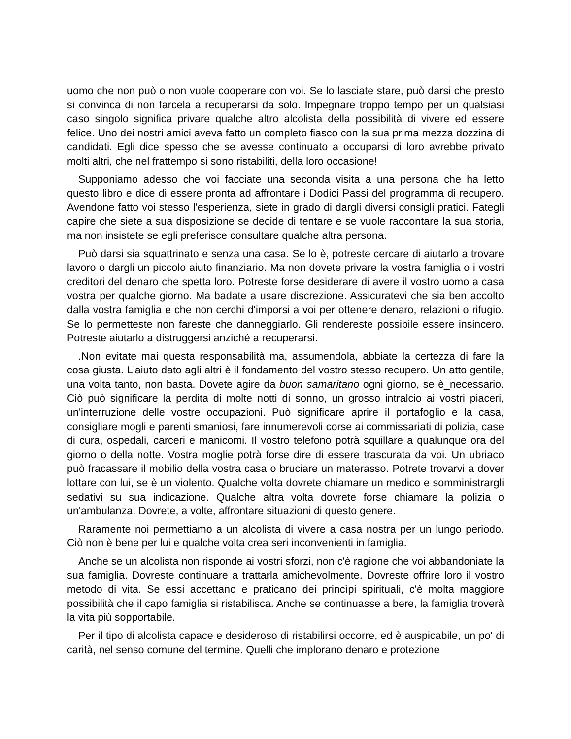uomo che non può o non vuole cooperare con voi. Se lo lasciate stare, può darsi che presto si convinca di non farcela a recuperarsi da solo. Impegnare troppo tempo per un qualsiasi caso singolo significa privare qualche altro alcolista della possibilità di vivere ed essere felice. Uno dei nostri amici aveva fatto un completo fiasco con la sua prima mezza dozzina di candidati. Egli dice spesso che se avesse continuato a occuparsi di loro avrebbe privato molti altri, che nel frattempo si sono ristabiliti, della loro occasione!
Supponiamo adesso che voi facciate una seconda visita a una persona che ha letto questo libro e dice di essere pronta ad affrontare i Dodici Passi del programma di recupero. Avendone fatto voi stesso l'esperienza, siete in grado di dargli diversi consigli pratici. Fategli capire che siete a sua disposizione se decide di tentare e se vuole raccontare la sua storia, ma non insistete se egli preferisce consultare qualche altra persona.
Può darsi sia squattrinato e senza una casa. Se lo è, potreste cercare di aiutarlo a trovare lavoro o dargli un piccolo aiuto finanziario. Ma non dovete privare la vostra famiglia o i vostri creditori del denaro che spetta loro. Potreste forse desiderare di avere il vostro uomo a casa vostra per qualche giorno. Ma badate a usare discrezione. Assicuratevi che sia ben accolto dalla vostra famiglia e che non cerchi d'imporsi a voi per ottenere denaro, relazioni o rifugio. Se lo permetteste non fareste che danneggiarlo. Gli rendereste possibile essere insincero. Potreste aiutarlo a distruggersi anziché a recuperarsi.
.Non evitate mai questa responsabilità ma, assumendola, abbiate la certezza di fare la cosa giusta. L'aiuto dato agli altri è il fondamento del vostro stesso recupero. Un atto gentile, una volta tanto, non basta. Dovete agire da buon samaritano ogni giorno, se è_necessario. Ciò può significare la perdita di molte notti di sonno, un grosso intralcio ai vostri piaceri, un'interruzione delle vostre occupazioni. Può significare aprire il portafoglio e la casa, consigliare mogli e parenti smaniosi, fare innumerevoli corse ai commissariati di polizia, case di cura, ospedali, carceri e manicomi. Il vostro telefono potrà squillare a qualunque ora del giorno o della notte. Vostra moglie potrà forse dire di essere trascurata da voi. Un ubriaco può fracassare il mobilio della vostra casa o bruciare un materasso. Potrete trovarvi a dover lottare con lui, se è un violento. Qualche volta dovrete chiamare un medico e somministrargli sedativi su sua indicazione. Qualche altra volta dovrete forse chiamare la polizia o un'ambulanza. Dovrete, a volte, affrontare situazioni di questo genere.
Raramente noi permettiamo a un alcolista di vivere a casa nostra per un lungo periodo. Ciò non è bene per lui e qualche volta crea seri inconvenienti in famiglia.
Anche se un alcolista non risponde ai vostri sforzi, non c'è ragione che voi abbandoniate la sua famiglia. Dovreste continuare a trattarla amichevolmente. Dovreste offrire loro il vostro metodo di vita. Se essi accettano e praticano dei princìpi spirituali, c'è molta maggiore possibilità che il capo famiglia si ristabilisca. Anche se continuasse a bere, la famiglia troverà la vita più sopportabile.
Per il tipo di alcolista capace e desideroso di ristabilirsi occorre, ed è auspicabile, un po' di carità, nel senso comune del termine. Quelli che implorano denaro e protezione